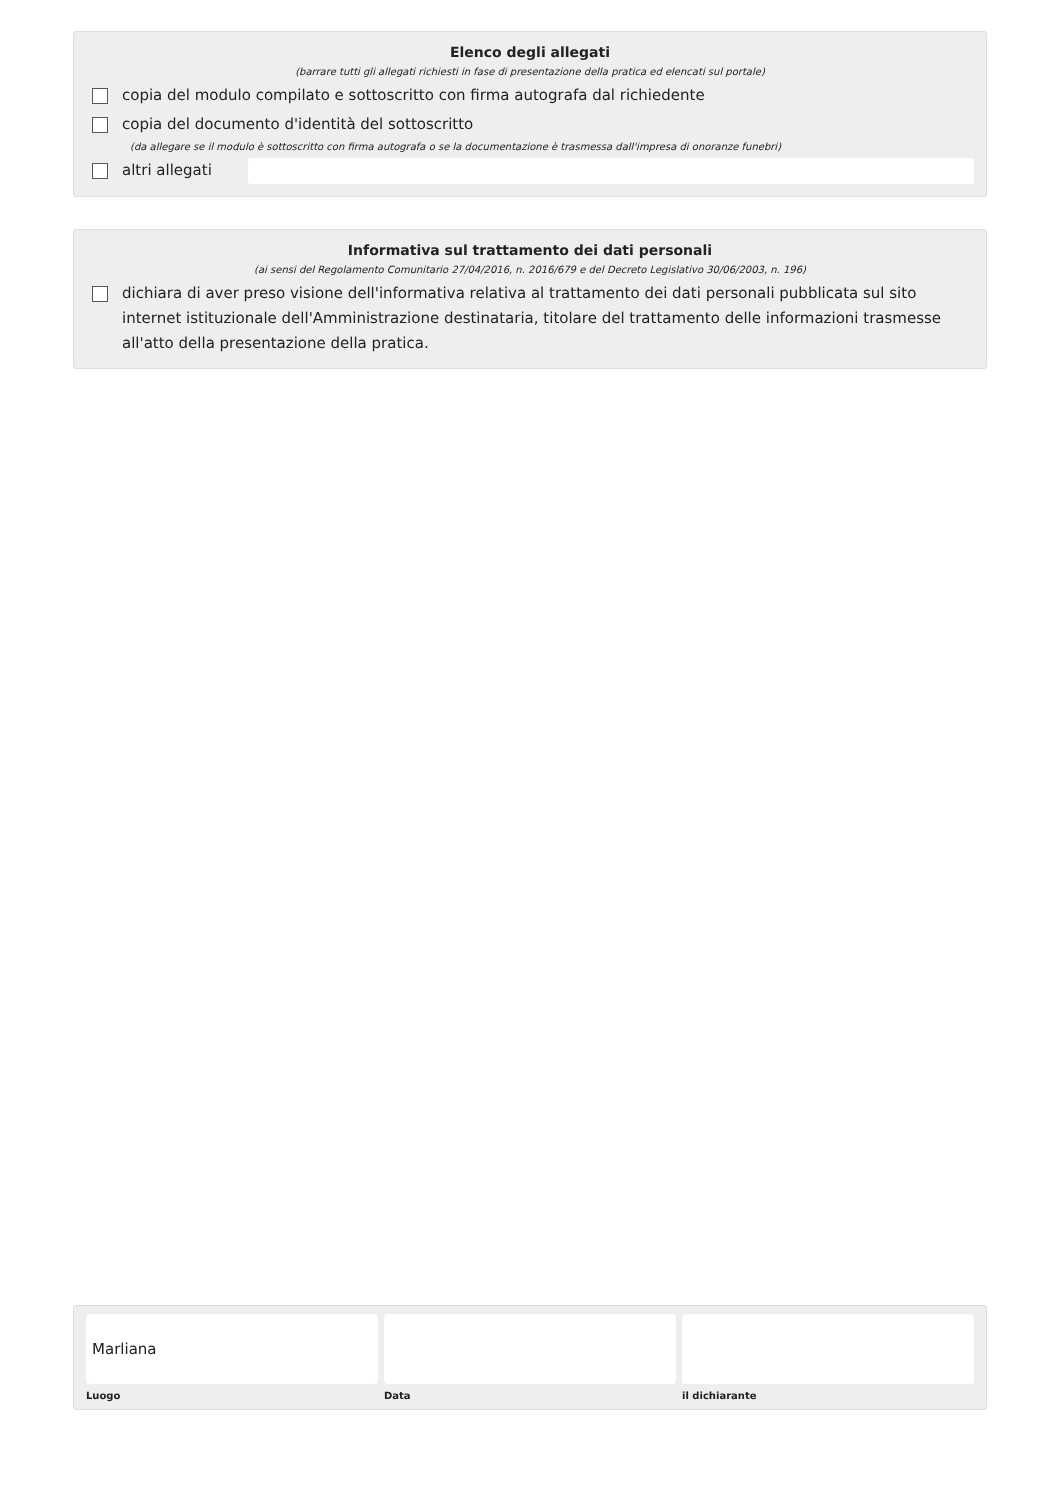Elenco degli allegati
(barrare tutti gli allegati richiesti in fase di presentazione della pratica ed elencati sul portale)
copia del modulo compilato e sottoscritto con firma autografa dal richiedente
copia del documento d'identità del sottoscritto
(da allegare se il modulo è sottoscritto con firma autografa o se la documentazione è trasmessa dall'impresa di onoranze funebri)
altri allegati
Informativa sul trattamento dei dati personali
(ai sensi del Regolamento Comunitario 27/04/2016, n. 2016/679 e del Decreto Legislativo 30/06/2003, n. 196)
dichiara di aver preso visione dell'informativa relativa al trattamento dei dati personali pubblicata sul sito internet istituzionale dell'Amministrazione destinataria, titolare del trattamento delle informazioni trasmesse all'atto della presentazione della pratica.
Marliana
Luogo
Data il dichiarante